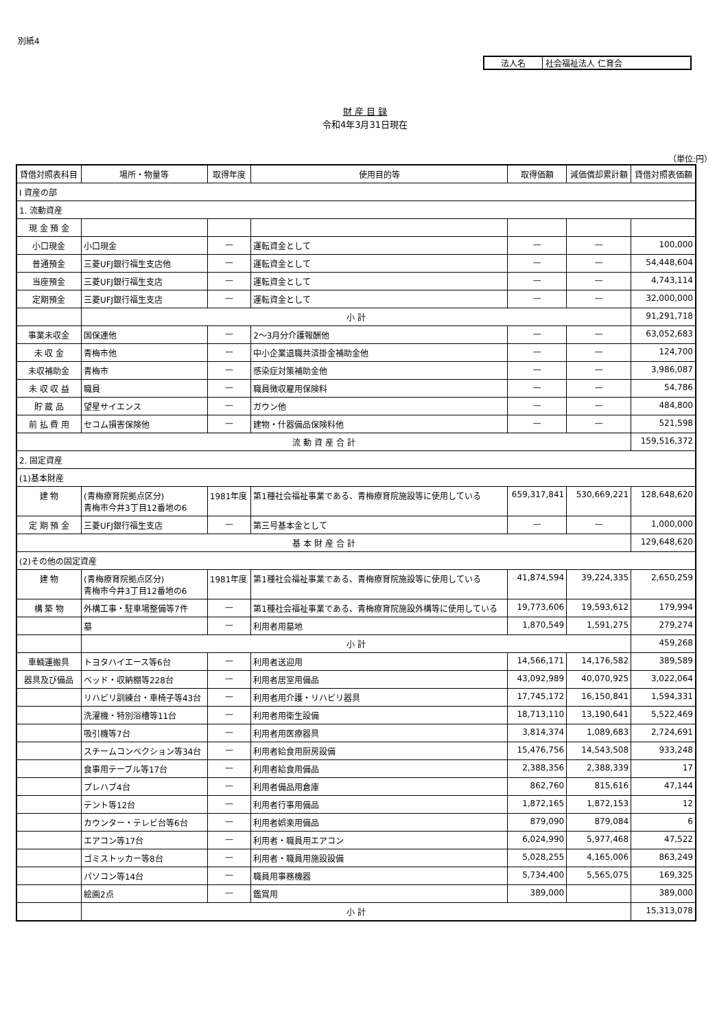別紙4
法人名 社会福祉法人 仁育会
財 産 目 録
令和4年3月31日現在
（単位:円）
| 貸借対照表科目 | 場所・物量等 | 取得年度 | 使用目的等 | 取得価額 | 減価償却累計額 | 貸借対照表価額 |
| --- | --- | --- | --- | --- | --- | --- |
| Ⅰ 資産の部 | | | | | | |
| 1. 流動資産 | | | | | | |
| 現 金 預 金 | | | | | | |
| 小口現金 | 小口現金 | — | 運転資金として | — | — | 100,000 |
| 普通預金 | 三菱UFJ銀行福生支店他 | — | 運転資金として | — | — | 54,448,604 |
| 当座預金 | 三菱UFJ銀行福生支店 | — | 運転資金として | — | — | 4,743,114 |
| 定期預金 | 三菱UFJ銀行福生支店 | — | 運転資金として | — | — | 32,000,000 |
| | 小 計 | | | | | 91,291,718 |
| 事業未収金 | 国保連他 | — | 2～3月分介護報酬他 | — | — | 63,052,683 |
| 未 収 金 | 青梅市他 | — | 中小企業退職共済掛金補助金他 | — | — | 124,700 |
| 未収補助金 | 青梅市 | — | 感染症対策補助金他 | — | — | 3,986,087 |
| 未 収 収 益 | 職員 | — | 職員徴収雇用保険料 | — | — | 54,786 |
| 貯 蔵 品 | 望星サイエンス | — | ガウン他 | — | — | 484,800 |
| 前 払 費 用 | セコム損害保険他 | — | 建物・什器備品保険料他 | — | — | 521,598 |
| 流 動 資 産 合 計 | | | | | | 159,516,372 |
| 2. 固定資産 | | | | | | |
| (1)基本財産 | | | | | | |
| 建 物 | (青梅療育院拠点区分) 青梅市今井3丁目12番地の6 | 1981年度 | 第1種社会福祉事業である、青梅療育院施設等に使用している | 659,317,841 | 530,669,221 | 128,648,620 |
| 定 期 預 金 | 三菱UFJ銀行福生支店 | — | 第三号基本金として | — | — | 1,000,000 |
| 基 本 財 産 合 計 | | | | | | 129,648,620 |
| (2)その他の固定資産 | | | | | | |
| 建 物 | (青梅療育院拠点区分) 青梅市今井3丁目12番地の6 | 1981年度 | 第1種社会福祉事業である、青梅療育院施設等に使用している | 41,874,594 | 39,224,335 | 2,650,259 |
| 構 築 物 | 外構工事・駐車場整備等7件 | — | 第1種社会福祉事業である、青梅療育院施設外構等に使用している | 19,773,606 | 19,593,612 | 179,994 |
| | 墓 | — | 利用者用墓地 | 1,870,549 | 1,591,275 | 279,274 |
| | 小 計 | | | | | 459,268 |
| 車輌運搬具 | トヨタハイエース等6台 | — | 利用者送迎用 | 14,566,171 | 14,176,582 | 389,589 |
| 器具及び備品 | ベッド・収納棚等228台 | — | 利用者居室用備品 | 43,092,989 | 40,070,925 | 3,022,064 |
| | リハビリ訓練台・車椅子等43台 | — | 利用者用介護・リハビリ器具 | 17,745,172 | 16,150,841 | 1,594,331 |
| | 洗濯機・特別浴槽等11台 | — | 利用者用衛生設備 | 18,713,110 | 13,190,641 | 5,522,469 |
| | 吸引機等7台 | — | 利用者用医療器具 | 3,814,374 | 1,089,683 | 2,724,691 |
| | スチームコンベクション等34台 | — | 利用者給食用厨房設備 | 15,476,756 | 14,543,508 | 933,248 |
| | 食事用テーブル等17台 | — | 利用者給食用備品 | 2,388,356 | 2,388,339 | 17 |
| | プレハブ4台 | — | 利用者備品用倉庫 | 862,760 | 815,616 | 47,144 |
| | テント等12台 | — | 利用者行事用備品 | 1,872,165 | 1,872,153 | 12 |
| | カウンター・テレビ台等6台 | — | 利用者娯楽用備品 | 879,090 | 879,084 | 6 |
| | エアコン等17台 | — | 利用者・職員用エアコン | 6,024,990 | 5,977,468 | 47,522 |
| | ゴミストッカー等8台 | — | 利用者・職員用施設設備 | 5,028,255 | 4,165,006 | 863,249 |
| | パソコン等14台 | — | 職員用事務機器 | 5,734,400 | 5,565,075 | 169,325 |
| | 絵画2点 | — | 鑑賞用 | 389,000 | | 389,000 |
| | 小 計 | | | | | 15,313,078 |